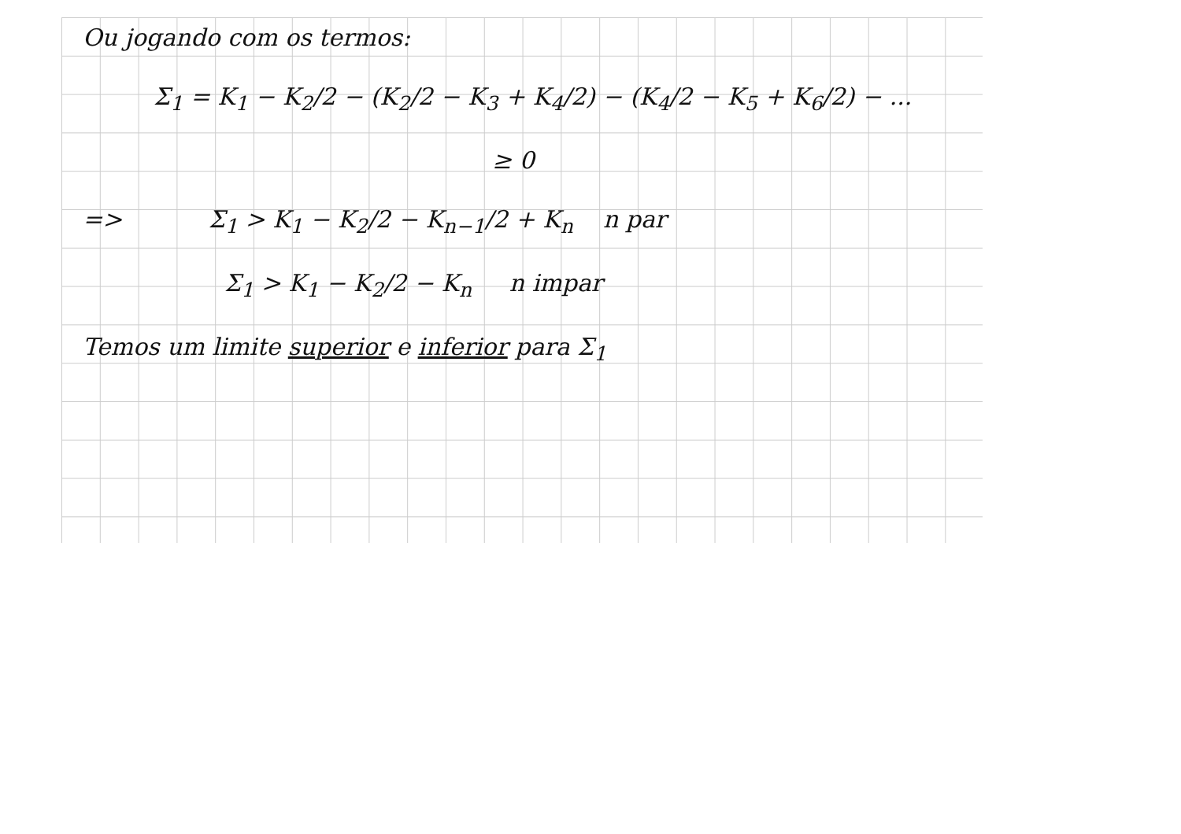Ou jogando com os termos:
Σ<sub>1</sub> = K<sub>1</sub> − K<sub>2</sub>/2 − (K<sub>2</sub>/2 − K<sub>3</sub> + K<sub>4</sub>/2) − (K<sub>4</sub>/2 − K<sub>5</sub> + K<sub>6</sub>/2) − ...
≥ 0
=> Σ<sub>1</sub> > K<sub>1</sub> − K<sub>2</sub>/2 − K<sub>n−1</sub>/2 + K<sub>n</sub> n par
Σ<sub>1</sub> > K<sub>1</sub> − K<sub>2</sub>/2 − K<sub>n</sub> n impar
Temos um limite superior e inferior para Σ<sub>1</sub>